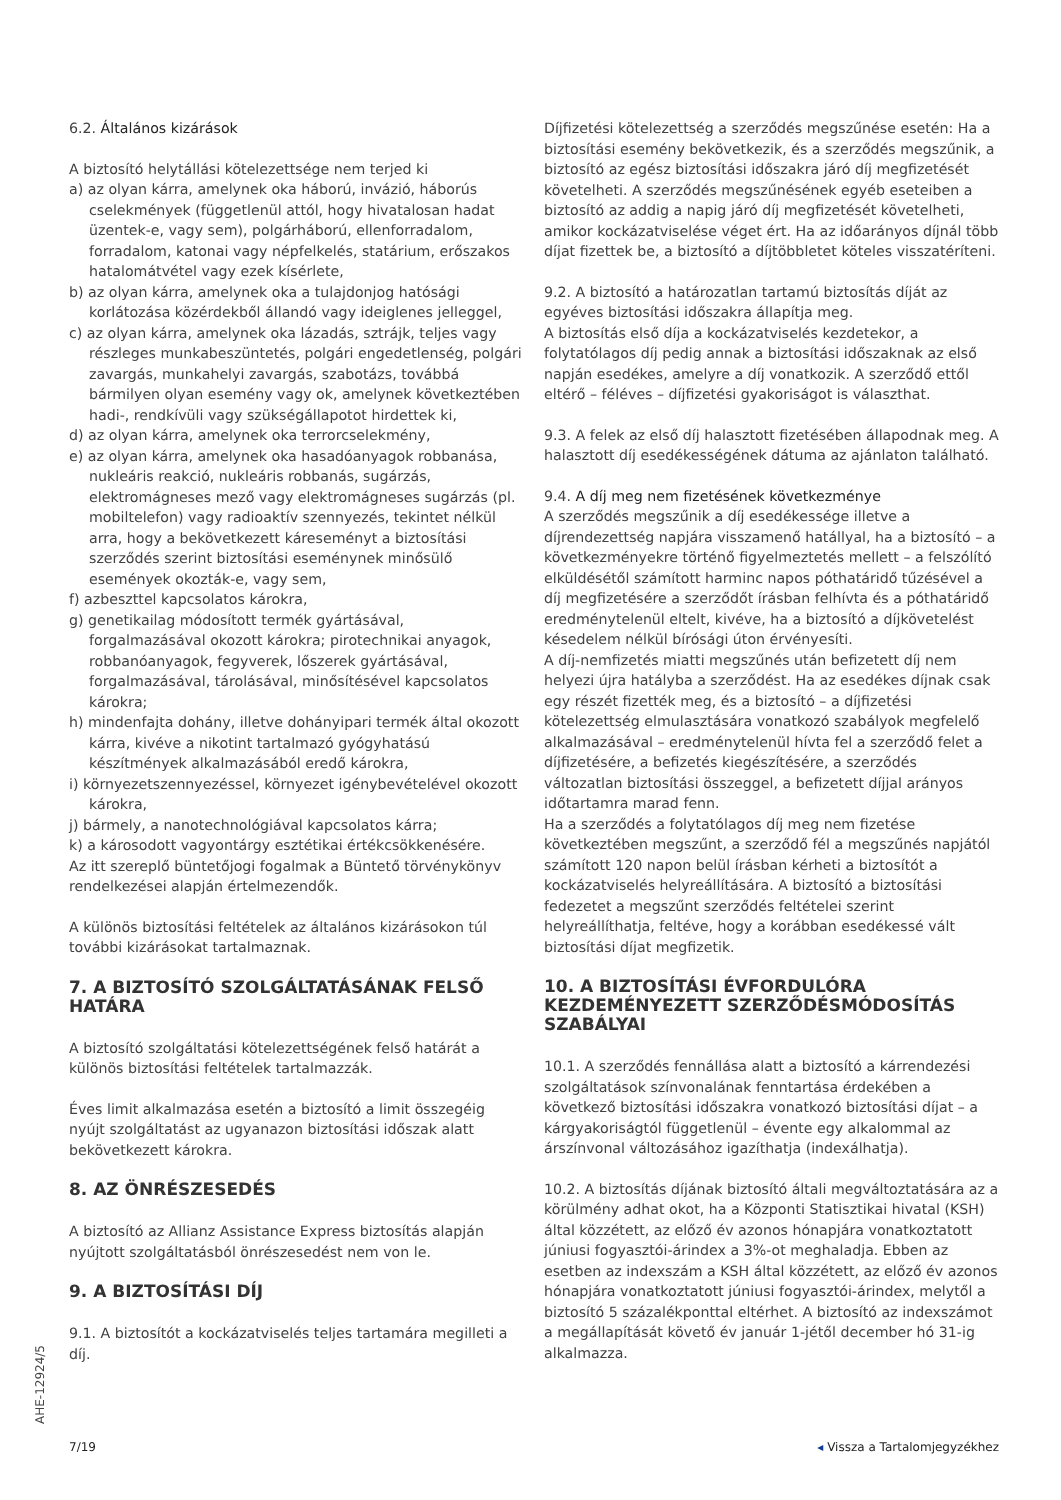6.2. Általános kizárások
A biztosító helytállási kötelezettsége nem terjed ki
a) az olyan kárra, amelynek oka háború, invázió, háborús cselekmények (függetlenül attól, hogy hivatalosan hadat üzentek-e, vagy sem), polgárháború, ellenforradalom, forradalom, katonai vagy népfelkelés, statárium, erőszakos hatalomátvétel vagy ezek kísérlete,
b) az olyan kárra, amelynek oka a tulajdonjog hatósági korlátozása közérdekből állandó vagy ideiglenes jelleggel,
c) az olyan kárra, amelynek oka lázadás, sztrájk, teljes vagy részleges munkabeszüntetés, polgári engedetlenség, polgári zavargás, munkahelyi zavargás, szabotázs, továbbá bármilyen olyan esemény vagy ok, amelynek következtében hadi-, rendkívüli vagy szükségállapotot hirdettek ki,
d) az olyan kárra, amelynek oka terrorcselekmény,
e) az olyan kárra, amelynek oka hasadóanyagok robbanása, nukleáris reakció, nukleáris robbanás, sugárzás, elektromágneses mező vagy elektromágneses sugárzás (pl. mobiltelefon) vagy radioaktív szennyezés, tekintet nélkül arra, hogy a bekövetkezett káreseményt a biztosítási szerződés szerint biztosítási eseménynek minősülő események okozták-e, vagy sem,
f) azbeszttel kapcsolatos károkra,
g) genetikailag módosított termék gyártásával, forgalmazásával okozott károkra; pirotechnikai anyagok, robbanóanyagok, fegyverek, lőszerek gyártásával, forgalmazásával, tárolásával, minősítésével kapcsolatos károkra;
h) mindenfajta dohány, illetve dohányipari termék által okozott kárra, kivéve a nikotint tartalmazó gyógyhatású készítmények alkalmazásából eredő károkra,
i) környezetszennyezéssel, környezet igénybevételével okozott károkra,
j) bármely, a nanotechnológiával kapcsolatos kárra;
k) a károsodott vagyontárgy esztétikai értékcsökkenésére.
Az itt szereplő büntetőjogi fogalmak a Büntető törvénykönyv rendelkezései alapján értelmezendők.
A különös biztosítási feltételek az általános kizárásokon túl további kizárásokat tartalmaznak.
7. A BIZTOSÍTÓ SZOLGÁLTATÁSÁNAK FELSŐ HATÁRA
A biztosító szolgáltatási kötelezettségének felső határát a különös biztosítási feltételek tartalmazzák.
Éves limit alkalmazása esetén a biztosító a limit összegéig nyújt szolgáltatást az ugyanazon biztosítási időszak alatt bekövetkezett károkra.
8. AZ ÖNRÉSZESEDÉS
A biztosító az Allianz Assistance Express biztosítás alapján nyújtott szolgáltatásból önrészesedést nem von le.
9. A BIZTOSÍTÁSI DÍJ
9.1. A biztosítót a kockázatviselés teljes tartamára megilleti a díj.
Díjfizetési kötelezettség a szerződés megszűnése esetén: Ha a biztosítási esemény bekövetkezik, és a szerződés megszűnik, a biztosító az egész biztosítási időszakra járó díj megfizetését követelheti. A szerződés megszűnésének egyéb eseteiben a biztosító az addig a napig járó díj megfizetését követelheti, amikor kockázatviselése véget ért. Ha az időarányos díjnál több díjat fizettek be, a biztosító a díjtöbbletet köteles visszatéríteni.
9.2. A biztosító a határozatlan tartamú biztosítás díját az egyéves biztosítási időszakra állapítja meg.
A biztosítás első díja a kockázatviselés kezdetekor, a folytatólagos díj pedig annak a biztosítási időszaknak az első napján esedékes, amelyre a díj vonatkozik. A szerződő ettől eltérő – féléves – díjfizetési gyakoriságot is választhat.
9.3. A felek az első díj halasztott fizetésében állapodnak meg. A halasztott díj esedékességének dátuma az ajánlaton található.
9.4. A díj meg nem fizetésének következménye
A szerződés megszűnik a díj esedékessége illetve a díjrendezettség napjára visszamenő hatállyal, ha a biztosító – a következményekre történő figyelmeztetés mellett – a felszólító elküldésétől számított harminc napos póthatáridő tűzésével a díj megfizetésére a szerződőt írásban felhívta és a póthatáridő eredménytelenül eltelt, kivéve, ha a biztosító a díjkövetelést késedelem nélkül bírósági úton érvényesíti.
A díj-nemfizetés miatti megszűnés után befizetett díj nem helyezi újra hatályba a szerződést. Ha az esedékes díjnak csak egy részét fizették meg, és a biztosító – a díjfizetési kötelezettség elmulasztására vonatkozó szabályok megfelelő alkalmazásával – eredménytelenül hívta fel a szerződő felet a díjfizetésére, a befizetés kiegészítésére, a szerződés változatlan biztosítási összeggel, a befizetett díjjal arányos időtartamra marad fenn.
Ha a szerződés a folytatólagos díj meg nem fizetése következtében megszűnt, a szerződő fél a megszűnés napjától számított 120 napon belül írásban kérheti a biztosítót a kockázatviselés helyreállítására. A biztosító a biztosítási fedezetet a megszűnt szerződés feltételei szerint helyreállíthatja, feltéve, hogy a korábban esedékessé vált biztosítási díjat megfizetik.
10. A BIZTOSÍTÁSI ÉVFORDULÓRA KEZDEMÉNYEZETT SZERZŐDÉSMÓDOSÍTÁS SZABÁLYAI
10.1. A szerződés fennállása alatt a biztosító a kárrendezési szolgáltatások színvonalának fenntartása érdekében a következő biztosítási időszakra vonatkozó biztosítási díjat – a kárgyakoriságtól függetlenül – évente egy alkalommal az árszínvonal változásához igazíthatja (indexálhatja).
10.2. A biztosítás díjának biztosító általi megváltoztatására az a körülmény adhat okot, ha a Központi Statisztikai hivatal (KSH) által közzétett, az előző év azonos hónapjára vonatkoztatott júniusi fogyasztói-árindex a 3%-ot meghaladja. Ebben az esetben az indexszám a KSH által közzétett, az előző év azonos hónapjára vonatkoztatott júniusi fogyasztói-árindex, melytől a biztosító 5 százalékponttal eltérhet. A biztosító az indexszámot a megállapítását követő év január 1-jétől december hó 31-ig alkalmazza.
AHE-12924/5
7/19 ◂ Vissza a Tartalomjegyzékhez